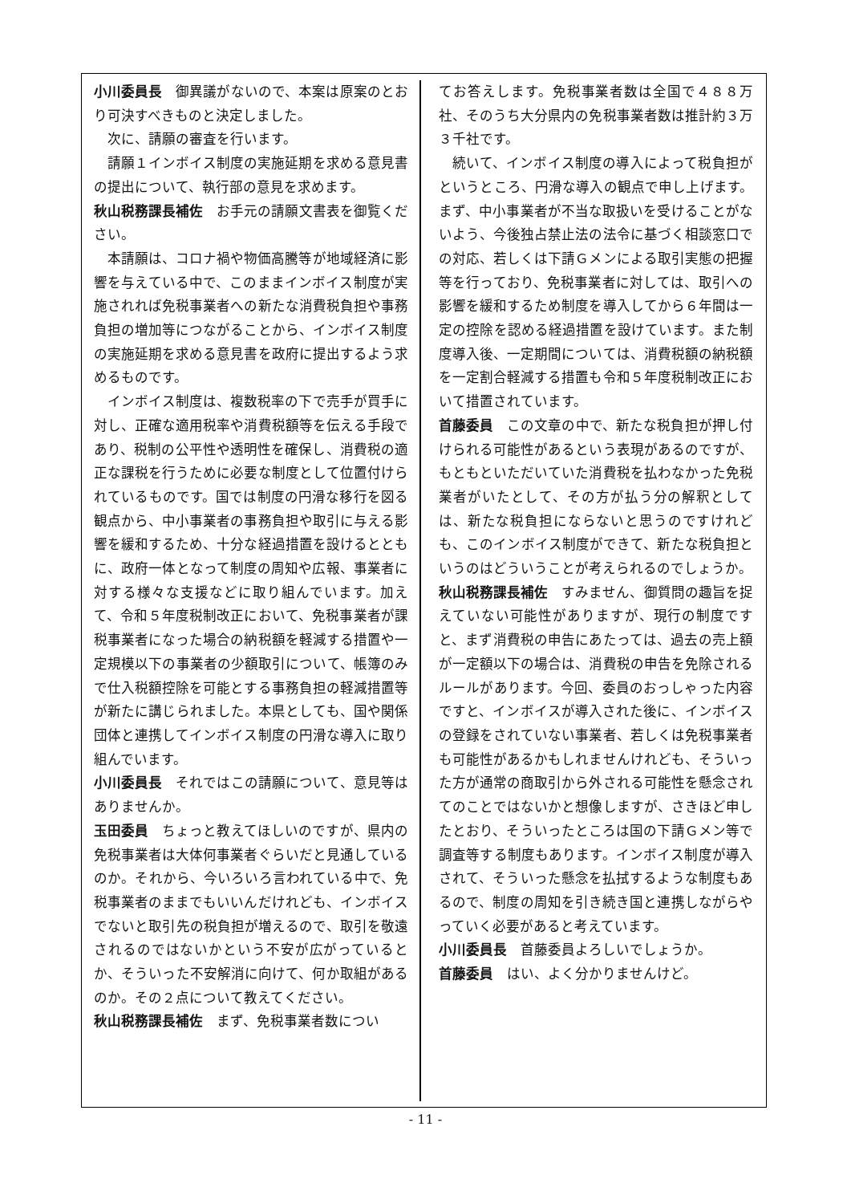小川委員長 御異議がないので、本案は原案のとおり可決すべきものと決定しました。
次に、請願の審査を行います。
請願１インボイス制度の実施延期を求める意見書の提出について、執行部の意見を求めます。
秋山税務課長補佐 お手元の請願文書表を御覧ください。
本請願は、コロナ禍や物価高騰等が地域経済に影響を与えている中で、このままインボイス制度が実施されれば免税事業者への新たな消費税負担や事務負担の増加等につながることから、インボイス制度の実施延期を求める意見書を政府に提出するよう求めるものです。
インボイス制度は、複数税率の下で売手が買手に対し、正確な適用税率や消費税額等を伝える手段であり、税制の公平性や透明性を確保し、消費税の適正な課税を行うために必要な制度として位置付けられているものです。国では制度の円滑な移行を図る観点から、中小事業者の事務負担や取引に与える影響を緩和するため、十分な経過措置を設けるとともに、政府一体となって制度の周知や広報、事業者に対する様々な支援などに取り組んでいます。加えて、令和５年度税制改正において、免税事業者が課税事業者になった場合の納税額を軽減する措置や一定規模以下の事業者の少額取引について、帳簿のみで仕入税額控除を可能とする事務負担の軽減措置等が新たに講じられました。本県としても、国や関係団体と連携してインボイス制度の円滑な導入に取り組んでいます。
小川委員長 それではこの請願について、意見等はありませんか。
玉田委員 ちょっと教えてほしいのですが、県内の免税事業者は大体何事業者ぐらいだと見通しているのか。それから、今いろいろ言われている中で、免税事業者のままでもいいんだけれども、インボイスでないと取引先の税負担が増えるので、取引を敬遠されるのではないかという不安が広がっているとか、そういった不安解消に向けて、何か取組があるのか。その２点について教えてください。
秋山税務課長補佐 まず、免税事業者数につい
てお答えします。免税事業者数は全国で４８８万社、そのうち大分県内の免税事業者数は推計約３万３千社です。
続いて、インボイス制度の導入によって税負担がというところ、円滑な導入の観点で申し上げます。まず、中小事業者が不当な取扱いを受けることがないよう、今後独占禁止法の法令に基づく相談窓口での対応、若しくは下請Ｇメンによる取引実態の把握等を行っており、免税事業者に対しては、取引への影響を緩和するため制度を導入してから６年間は一定の控除を認める経過措置を設けています。また制度導入後、一定期間については、消費税額の納税額を一定割合軽減する措置も令和５年度税制改正において措置されています。
首藤委員 この文章の中で、新たな税負担が押し付けられる可能性があるという表現があるのですが、もともといただいていた消費税を払わなかった免税業者がいたとして、その方が払う分の解釈としては、新たな税負担にならないと思うのですけれども、このインボイス制度ができて、新たな税負担というのはどういうことが考えられるのでしょうか。
秋山税務課長補佐 すみません、御質問の趣旨を捉えていない可能性がありますが、現行の制度ですと、まず消費税の申告にあたっては、過去の売上額が一定額以下の場合は、消費税の申告を免除されるルールがあります。今回、委員のおっしゃった内容ですと、インボイスが導入された後に、インボイスの登録をされていない事業者、若しくは免税事業者も可能性があるかもしれませんけれども、そういった方が通常の商取引から外される可能性を懸念されてのことではないかと想像しますが、さきほど申したとおり、そういったところは国の下請Ｇメン等で調査等する制度もあります。インボイス制度が導入されて、そういった懸念を払拭するような制度もあるので、制度の周知を引き続き国と連携しながらやっていく必要があると考えています。
小川委員長 首藤委員よろしいでしょうか。
首藤委員 はい、よく分かりませんけど。
- 11 -